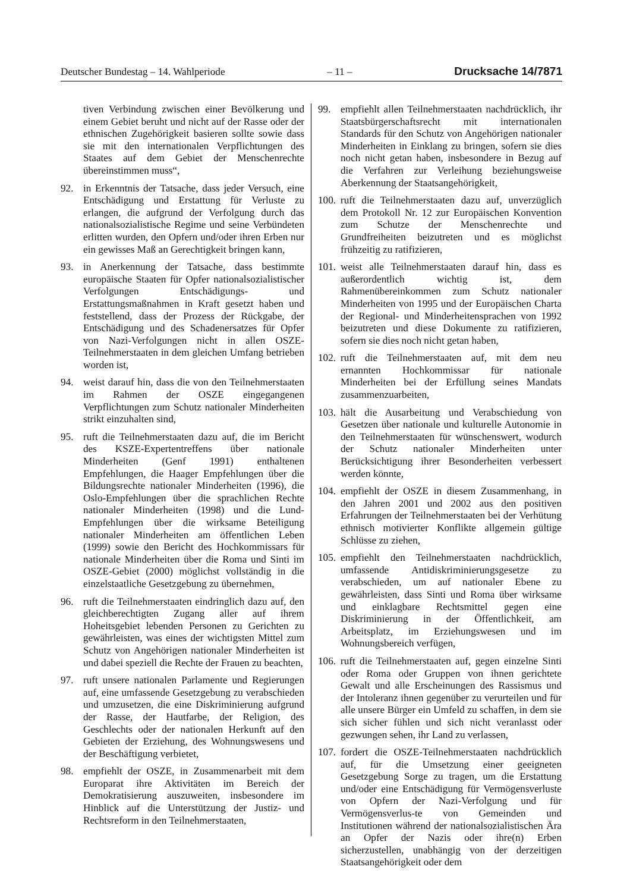Deutscher Bundestag – 14. Wahlperiode – 11 – Drucksache 14/7871
tiven Verbindung zwischen einer Bevölkerung und einem Gebiet beruht und nicht auf der Rasse oder der ethnischen Zugehörigkeit basieren sollte sowie dass sie mit den internationalen Verpflichtungen des Staates auf dem Gebiet der Menschenrechte übereinstimmen muss“,
92. in Erkenntnis der Tatsache, dass jeder Versuch, eine Entschädigung und Erstattung für Verluste zu erlangen, die aufgrund der Verfolgung durch das nationalsozialistische Regime und seine Verbündeten erlitten wurden, den Opfern und/oder ihren Erben nur ein gewisses Maß an Gerechtigkeit bringen kann,
93. in Anerkennung der Tatsache, dass bestimmte europäische Staaten für Opfer nationalsozialistischer Verfolgungen Entschädigungs- und Erstattungsmaßnahmen in Kraft gesetzt haben und feststellend, dass der Prozess der Rückgabe, der Entschädigung und des Schadenersatzes für Opfer von Nazi-Verfolgungen nicht in allen OSZE-Teilnehmerstaaten in dem gleichen Umfang betrieben worden ist,
94. weist darauf hin, dass die von den Teilnehmerstaaten im Rahmen der OSZE eingegangenen Verpflichtungen zum Schutz nationaler Minderheiten strikt einzuhalten sind,
95. ruft die Teilnehmerstaaten dazu auf, die im Bericht des KSZE-Expertentreffens über nationale Minderheiten (Genf 1991) enthaltenen Empfehlungen, die Haager Empfehlungen über die Bildungsrechte nationaler Minderheiten (1996), die Oslo-Empfehlungen über die sprachlichen Rechte nationaler Minderheiten (1998) und die Lund-Empfehlungen über die wirksame Beteiligung nationaler Minderheiten am öffentlichen Leben (1999) sowie den Bericht des Hochkommissars für nationale Minderheiten über die Roma und Sinti im OSZE-Gebiet (2000) möglichst vollständig in die einzelstaatliche Gesetzgebung zu übernehmen,
96. ruft die Teilnehmerstaaten eindringlich dazu auf, den gleichberechtigten Zugang aller auf ihrem Hoheitsgebiet lebenden Personen zu Gerichten zu gewährleisten, was eines der wichtigsten Mittel zum Schutz von Angehörigen nationaler Minderheiten ist und dabei speziell die Rechte der Frauen zu beachten,
97. ruft unsere nationalen Parlamente und Regierungen auf, eine umfassende Gesetzgebung zu verabschieden und umzusetzen, die eine Diskriminierung aufgrund der Rasse, der Hautfarbe, der Religion, des Geschlechts oder der nationalen Herkunft auf den Gebieten der Erziehung, des Wohnungswesens und der Beschäftigung verbietet,
98. empfiehlt der OSZE, in Zusammenarbeit mit dem Europarat ihre Aktivitäten im Bereich der Demokratisierung auszuweiten, insbesondere im Hinblick auf die Unterstützung der Justiz- und Rechtsreform in den Teilnehmerstaaten,
99. empfiehlt allen Teilnehmerstaaten nachdrücklich, ihr Staatsbürgerschaftsrecht mit internationalen Standards für den Schutz von Angehörigen nationaler Minderheiten in Einklang zu bringen, sofern sie dies noch nicht getan haben, insbesondere in Bezug auf die Verfahren zur Verleihung beziehungsweise Aberkennung der Staatsangehörigkeit,
100. ruft die Teilnehmerstaaten dazu auf, unverzüglich dem Protokoll Nr. 12 zur Europäischen Konvention zum Schutze der Menschenrechte und Grundfreiheiten beizutreten und es möglichst frühzeitig zu ratifizieren,
101. weist alle Teilnehmerstaaten darauf hin, dass es außerordentlich wichtig ist, dem Rahmenübereinkommen zum Schutz nationaler Minderheiten von 1995 und der Europäischen Charta der Regional- und Minderheitensprachen von 1992 beizutreten und diese Dokumente zu ratifizieren, sofern sie dies noch nicht getan haben,
102. ruft die Teilnehmerstaaten auf, mit dem neu ernannten Hochkommissar für nationale Minderheiten bei der Erfüllung seines Mandats zusammenzuarbeiten,
103. hält die Ausarbeitung und Verabschiedung von Gesetzen über nationale und kulturelle Autonomie in den Teilnehmerstaaten für wünschenswert, wodurch der Schutz nationaler Minderheiten unter Berücksichtigung ihrer Besonderheiten verbessert werden könnte,
104. empfiehlt der OSZE in diesem Zusammenhang, in den Jahren 2001 und 2002 aus den positiven Erfahrungen der Teilnehmerstaaten bei der Verhütung ethnisch motivierter Konflikte allgemein gültige Schlüsse zu ziehen,
105. empfiehlt den Teilnehmerstaaten nachdrücklich, umfassende Antidiskriminierungsgesetze zu verabschieden, um auf nationaler Ebene zu gewährleisten, dass Sinti und Roma über wirksame und einklagbare Rechtsmittel gegen eine Diskriminierung in der Öffentlichkeit, am Arbeitsplatz, im Erziehungswesen und im Wohnungsbereich verfügen,
106. ruft die Teilnehmerstaaten auf, gegen einzelne Sinti oder Roma oder Gruppen von ihnen gerichtete Gewalt und alle Erscheinungen des Rassismus und der Intoleranz ihnen gegenüber zu verurteilen und für alle unsere Bürger ein Umfeld zu schaffen, in dem sie sich sicher fühlen und sich nicht veranlasst oder gezwungen sehen, ihr Land zu verlassen,
107. fordert die OSZE-Teilnehmerstaaten nachdrücklich auf, für die Umsetzung einer geeigneten Gesetzgebung Sorge zu tragen, um die Erstattung und/oder eine Entschädigung für Vermögensverluste von Opfern der Nazi-Verfolgung und für Vermögensverlus-te von Gemeinden und Institutionen während der nationalsozialistischen Ära an Opfer der Nazis oder ihre(n) Erben sicherzustellen, unabhängig von der derzeitigen Staatsangehörigkeit oder dem